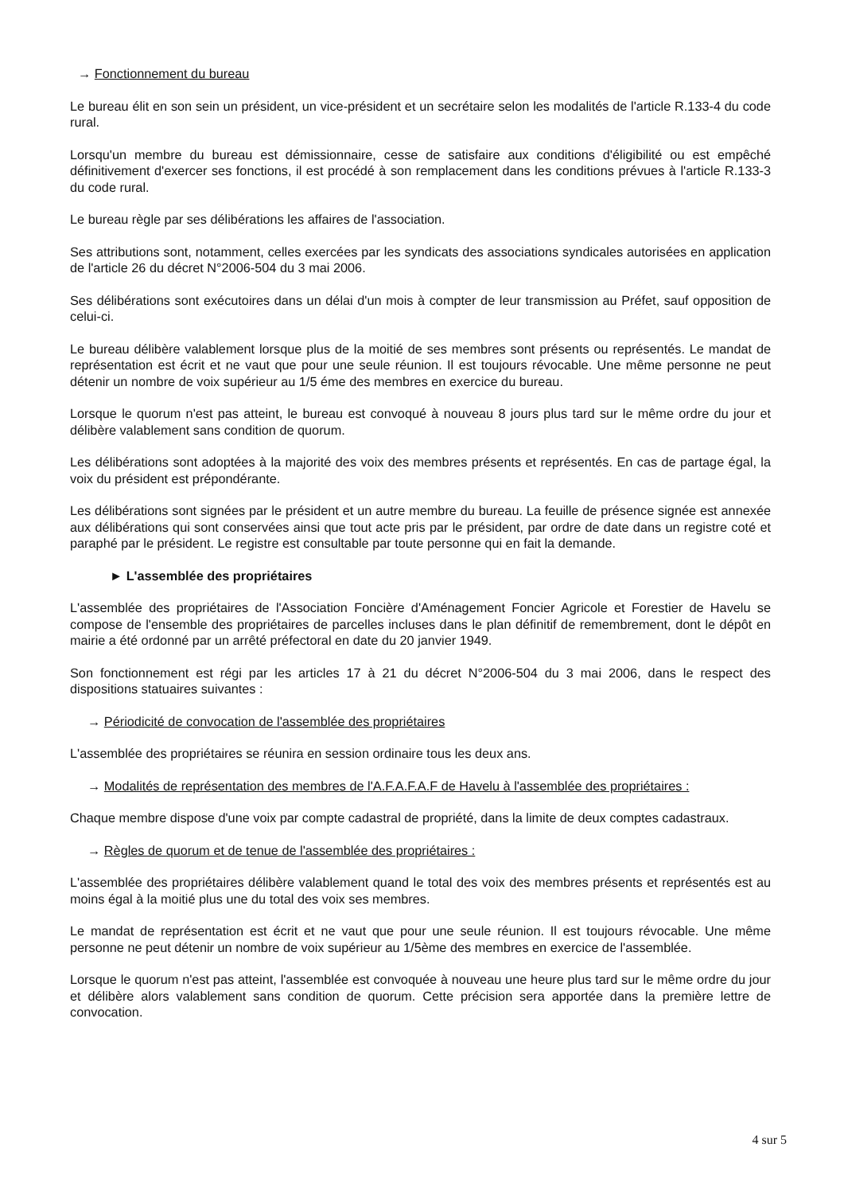→ Fonctionnement du bureau
Le bureau élit en son sein un président, un vice-président et un secrétaire selon les modalités de l'article R.133-4 du code rural.
Lorsqu'un membre du bureau est démissionnaire, cesse de satisfaire aux conditions d'éligibilité ou est empêché définitivement d'exercer ses fonctions, il est procédé à son remplacement dans les conditions prévues à l'article R.133-3 du code rural.
Le bureau règle par ses délibérations les affaires de l'association.
Ses attributions sont, notamment, celles exercées par les syndicats des associations syndicales autorisées en application de l'article 26 du décret N°2006-504 du 3 mai 2006.
Ses délibérations sont exécutoires dans un délai d'un mois à compter de leur transmission au Préfet, sauf opposition de celui-ci.
Le bureau délibère valablement lorsque plus de la moitié de ses membres sont présents ou représentés. Le mandat de représentation est écrit et ne vaut que pour une seule réunion. Il est toujours révocable. Une même personne ne peut détenir un nombre de voix supérieur au 1/5 éme des membres en exercice du bureau.
Lorsque le quorum n'est pas atteint, le bureau est convoqué à nouveau 8 jours plus tard sur le même ordre du jour et délibère valablement sans condition de quorum.
Les délibérations sont adoptées à la majorité des voix des membres présents et représentés. En cas de partage égal, la voix du président est prépondérante.
Les délibérations sont signées par le président et un autre membre du bureau. La feuille de présence signée est annexée aux délibérations qui sont conservées ainsi que tout acte pris par le président, par ordre de date dans un registre coté et paraphé par le président. Le registre est consultable par toute personne qui en fait la demande.
► L'assemblée des propriétaires
L'assemblée des propriétaires de l'Association Foncière d'Aménagement Foncier Agricole et Forestier de Havelu se compose de l'ensemble des propriétaires de parcelles incluses dans le plan définitif de remembrement, dont le dépôt en mairie a été ordonné par un arrêté préfectoral en date du 20 janvier 1949.
Son fonctionnement est régi par les articles 17 à 21 du décret N°2006-504 du 3 mai 2006, dans le respect des dispositions statuaires suivantes :
→ Périodicité de convocation de l'assemblée des propriétaires
L'assemblée des propriétaires se réunira en session ordinaire tous les deux ans.
→ Modalités de représentation des membres de l'A.F.A.F.A.F de Havelu à l'assemblée des propriétaires :
Chaque membre dispose d'une voix par compte cadastral de propriété, dans la limite de deux comptes cadastraux.
→ Règles de quorum et de tenue de l'assemblée des propriétaires :
L'assemblée des propriétaires délibère valablement quand le total des voix des membres présents et représentés est au moins égal à la moitié plus une du total des voix ses membres.
Le mandat de représentation est écrit et ne vaut que pour une seule réunion. Il est toujours révocable. Une même personne ne peut détenir un nombre de voix supérieur au 1/5ème des membres en exercice de l'assemblée.
Lorsque le quorum n'est pas atteint, l'assemblée est convoquée à nouveau une heure plus tard sur le même ordre du jour et délibère alors valablement sans condition de quorum. Cette précision sera apportée dans la première lettre de convocation.
4 sur 5